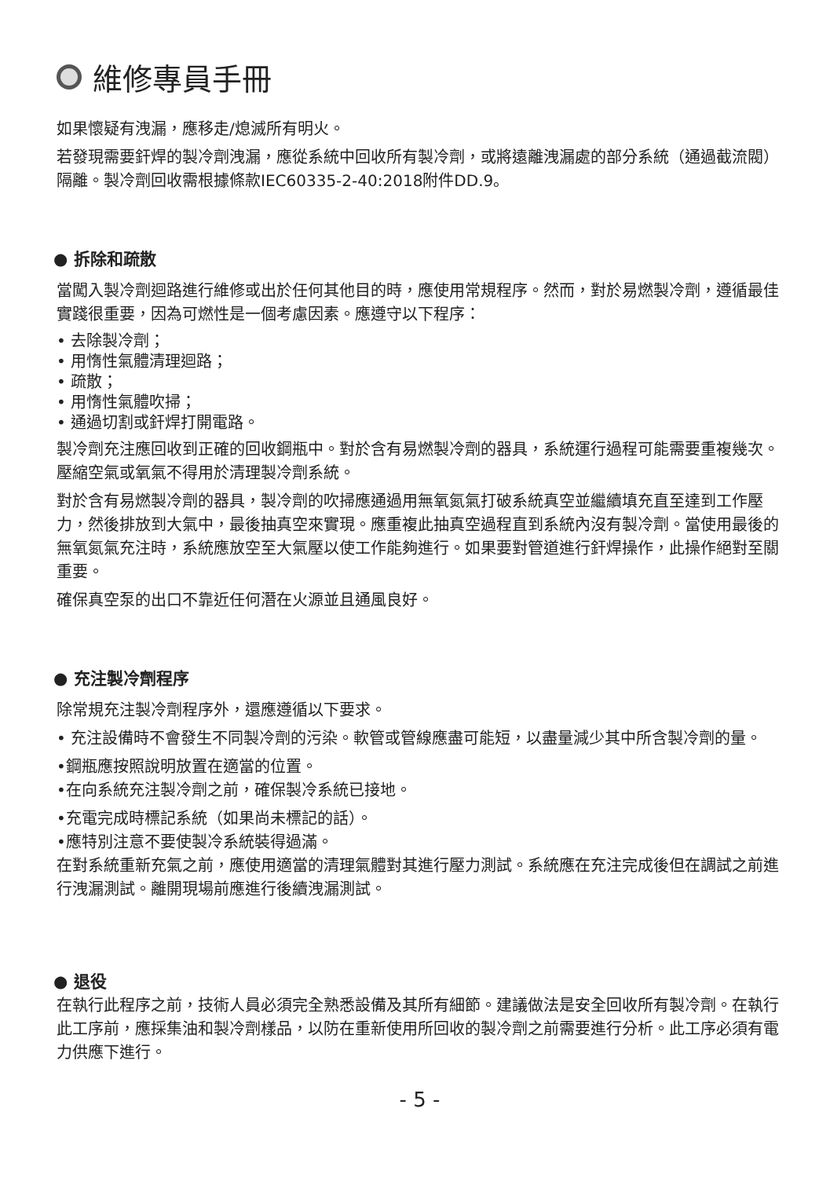維修專員手冊
如果懷疑有洩漏，應移走/熄滅所有明火。
若發現需要釬焊的製冷劑洩漏，應從系統中回收所有製冷劑，或將遠離洩漏處的部分系統（通過截流閥）隔離。製冷劑回收需根據條款IEC60335-2-40:2018附件DD.9。
● 拆除和疏散
當闖入製冷劑迴路進行維修或出於任何其他目的時，應使用常規程序。然而，對於易燃製冷劑，遵循最佳實踐很重要，因為可燃性是一個考慮因素。應遵守以下程序：
• 去除製冷劑；
• 用惰性氣體清理迴路；
• 疏散；
• 用惰性氣體吹掃；
• 通過切割或釬焊打開電路。
製冷劑充注應回收到正確的回收鋼瓶中。對於含有易燃製冷劑的器具，系統運行過程可能需要重複幾次。壓縮空氣或氧氣不得用於清理製冷劑系統。
對於含有易燃製冷劑的器具，製冷劑的吹掃應通過用無氧氮氣打破系統真空並繼續填充直至達到工作壓力，然後排放到大氣中，最後抽真空來實現。應重複此抽真空過程直到系統內沒有製冷劑。當使用最後的無氧氮氣充注時，系統應放空至大氣壓以使工作能夠進行。如果要對管道進行釬焊操作，此操作絕對至關重要。
確保真空泵的出口不靠近任何潛在火源並且通風良好。
● 充注製冷劑程序
除常規充注製冷劑程序外，還應遵循以下要求。
• 充注設備時不會發生不同製冷劑的污染。軟管或管線應盡可能短，以盡量減少其中所含製冷劑的量。
•鋼瓶應按照說明放置在適當的位置。
•在向系統充注製冷劑之前，確保製冷系統已接地。
•充電完成時標記系統（如果尚未標記的話）。
•應特別注意不要使製冷系統裝得過滿。
在對系統重新充氣之前，應使用適當的清理氣體對其進行壓力測試。系統應在充注完成後但在調試之前進行洩漏測試。離開現場前應進行後續洩漏測試。
● 退役
在執行此程序之前，技術人員必須完全熟悉設備及其所有細節。建議做法是安全回收所有製冷劑。在執行此工序前，應採集油和製冷劑樣品，以防在重新使用所回收的製冷劑之前需要進行分析。此工序必須有電力供應下進行。
- 5 -